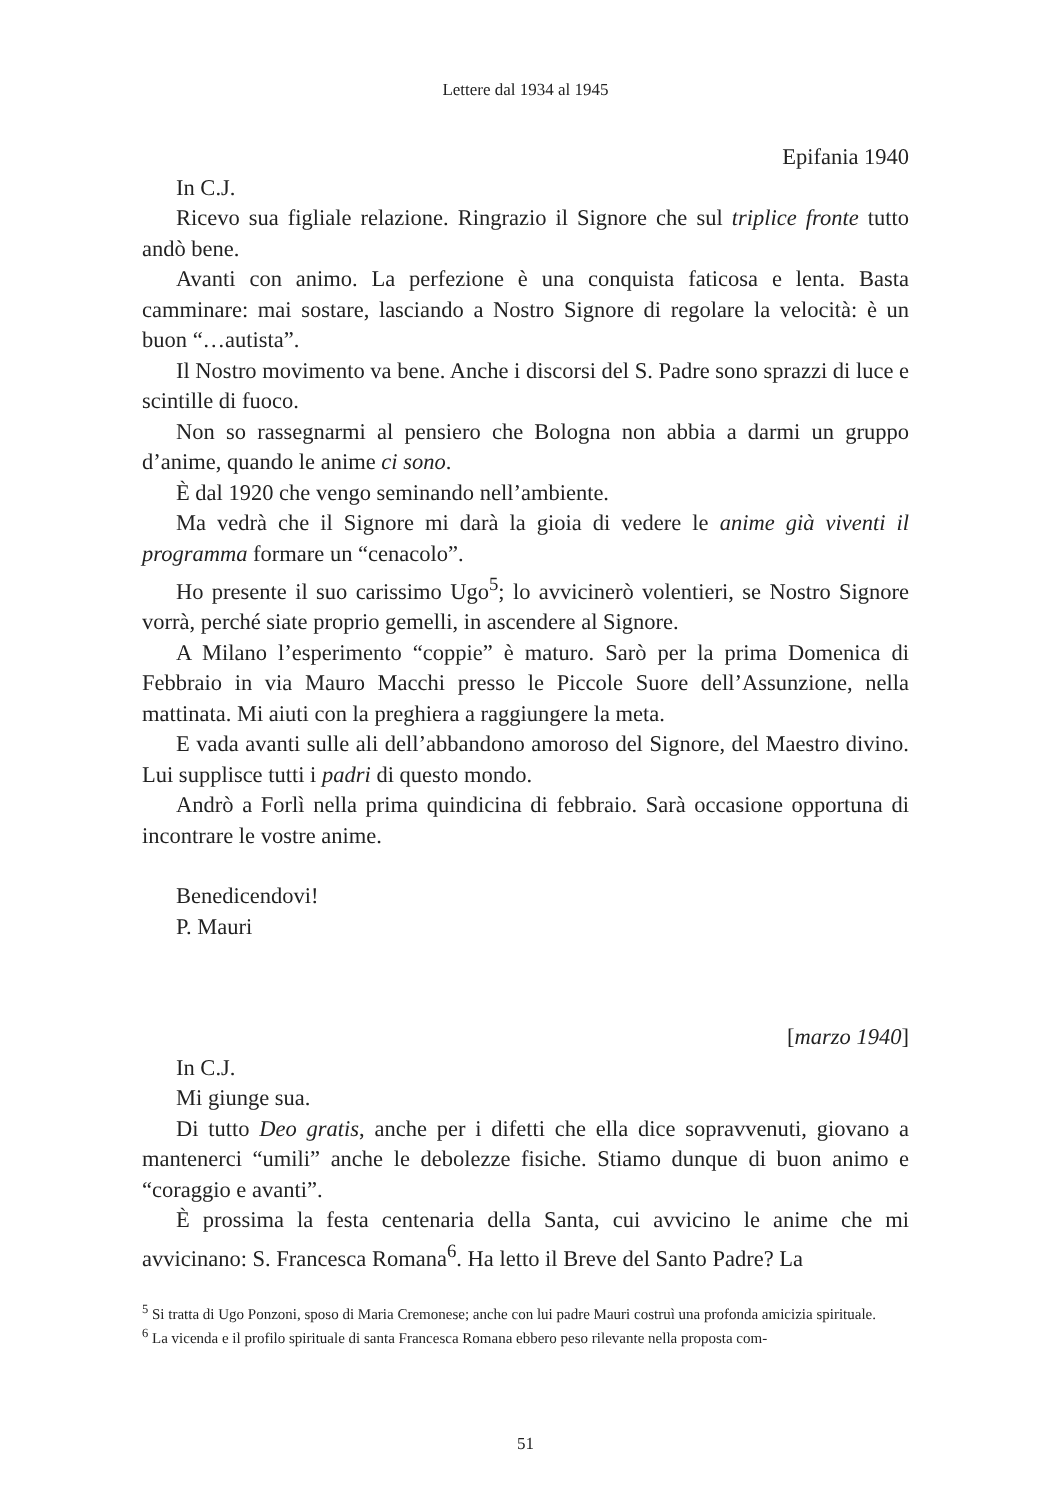Lettere dal 1934 al 1945
Epifania 1940
In C.J.
Ricevo sua figliale relazione. Ringrazio il Signore che sul triplice fronte tutto andò bene.
Avanti con animo. La perfezione è una conquista faticosa e lenta. Basta camminare: mai sostare, lasciando a Nostro Signore di regolare la velocità: è un buon “…autista”.
Il Nostro movimento va bene. Anche i discorsi del S. Padre sono sprazzi di luce e scintille di fuoco.
Non so rassegnarmi al pensiero che Bologna non abbia a darmi un gruppo d’anime, quando le anime ci sono.
È dal 1920 che vengo seminando nell’ambiente.
Ma vedrà che il Signore mi darà la gioia di vedere le anime già viventi il programma formare un “cenacolo”.
Ho presente il suo carissimo Ugo<sup>5</sup>; lo avvicinerò volentieri, se Nostro Signore vorrà, perché siate proprio gemelli, in ascendere al Signore.
A Milano l’esperimento “coppie” è maturo. Sarò per la prima Domenica di Febbraio in via Mauro Macchi presso le Piccole Suore dell’Assunzione, nella mattinata. Mi aiuti con la preghiera a raggiungere la meta.
E vada avanti sulle ali dell’abbandono amoroso del Signore, del Maestro divino. Lui supplisce tutti i padri di questo mondo.
Andrò a Forlì nella prima quindicina di febbraio. Sarà occasione opportuna di incontrare le vostre anime.
Benedicendovi!
P. Mauri
[marzo 1940]
In C.J.
Mi giunge sua.
Di tutto Deo gratis, anche per i difetti che ella dice sopravvenuti, giovano a mantenerci “umili” anche le debolezze fisiche. Stiamo dunque di buon animo e “coraggio e avanti”.
È prossima la festa centenaria della Santa, cui avvicino le anime che mi avvicinano: S. Francesca Romana<sup>6</sup>. Ha letto il Breve del Santo Padre? La
<sup>5</sup> Si tratta di Ugo Ponzoni, sposo di Maria Cremonese; anche con lui padre Mauri costruì una profonda amicizia spirituale.
<sup>6</sup> La vicenda e il profilo spirituale di santa Francesca Romana ebbero peso rilevante nella proposta com-
51